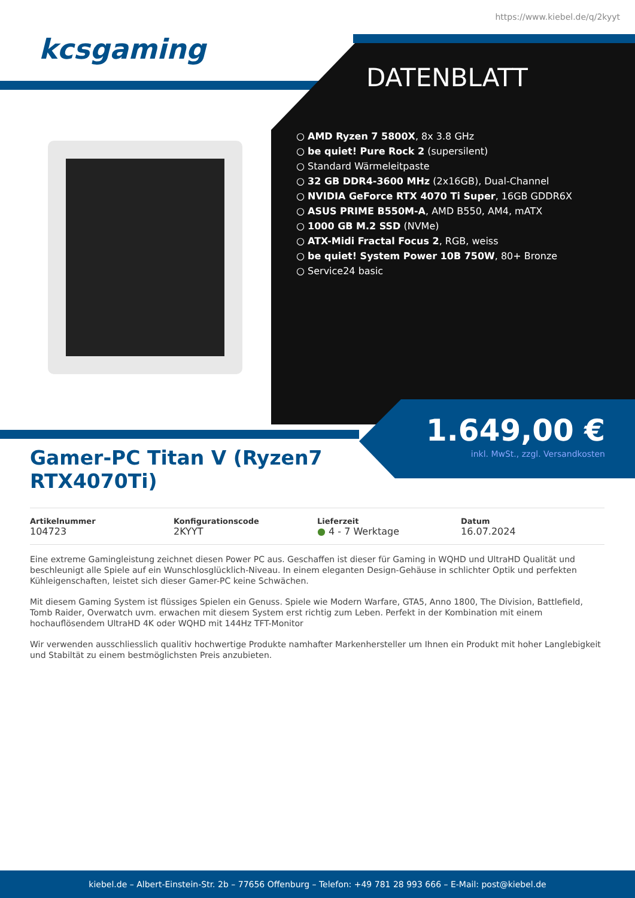https://www.kiebel.de/q/2kyyt
kcsgaming
DATENBLATT
AMD Ryzen 7 5800X, 8x 3.8 GHz
be quiet! Pure Rock 2 (supersilent)
Standard Wärmeleitpaste
32 GB DDR4-3600 MHz (2x16GB), Dual-Channel
NVIDIA GeForce RTX 4070 Ti Super, 16GB GDDR6X
ASUS PRIME B550M-A, AMD B550, AM4, mATX
1000 GB M.2 SSD (NVMe)
ATX-Midi Fractal Focus 2, RGB, weiss
be quiet! System Power 10B 750W, 80+ Bronze
Service24 basic
1.649,00 €
inkl. MwSt., zzgl. Versandkosten
Gamer-PC Titan V (Ryzen7 RTX4070Ti)
Artikelnummer
104723
Konfigurationscode
2KYYT
Lieferzeit
● 4 - 7 Werktage
Datum
16.07.2024
Eine extreme Gamingleistung zeichnet diesen Power PC aus. Geschaffen ist dieser für Gaming in WQHD und UltraHD Qualität und beschleunigt alle Spiele auf ein Wunschlosglücklich-Niveau. In einem eleganten Design-Gehäuse in schlichter Optik und perfekten Kühleigenschaften, leistet sich dieser Gamer-PC keine Schwächen.
Mit diesem Gaming System ist flüssiges Spielen ein Genuss. Spiele wie Modern Warfare, GTA5, Anno 1800, The Division, Battlefield, Tomb Raider, Overwatch uvm. erwachen mit diesem System erst richtig zum Leben. Perfekt in der Kombination mit einem hochauflösendem UltraHD 4K oder WQHD mit 144Hz TFT-Monitor
Wir verwenden ausschliesslich qualitiv hochwertige Produkte namhafter Markenhersteller um Ihnen ein Produkt mit hoher Langlebigkeit und Stabiltät zu einem bestmöglichsten Preis anzubieten.
kiebel.de – Albert-Einstein-Str. 2b – 77656 Offenburg – Telefon: +49 781 28 993 666 – E-Mail: post@kiebel.de